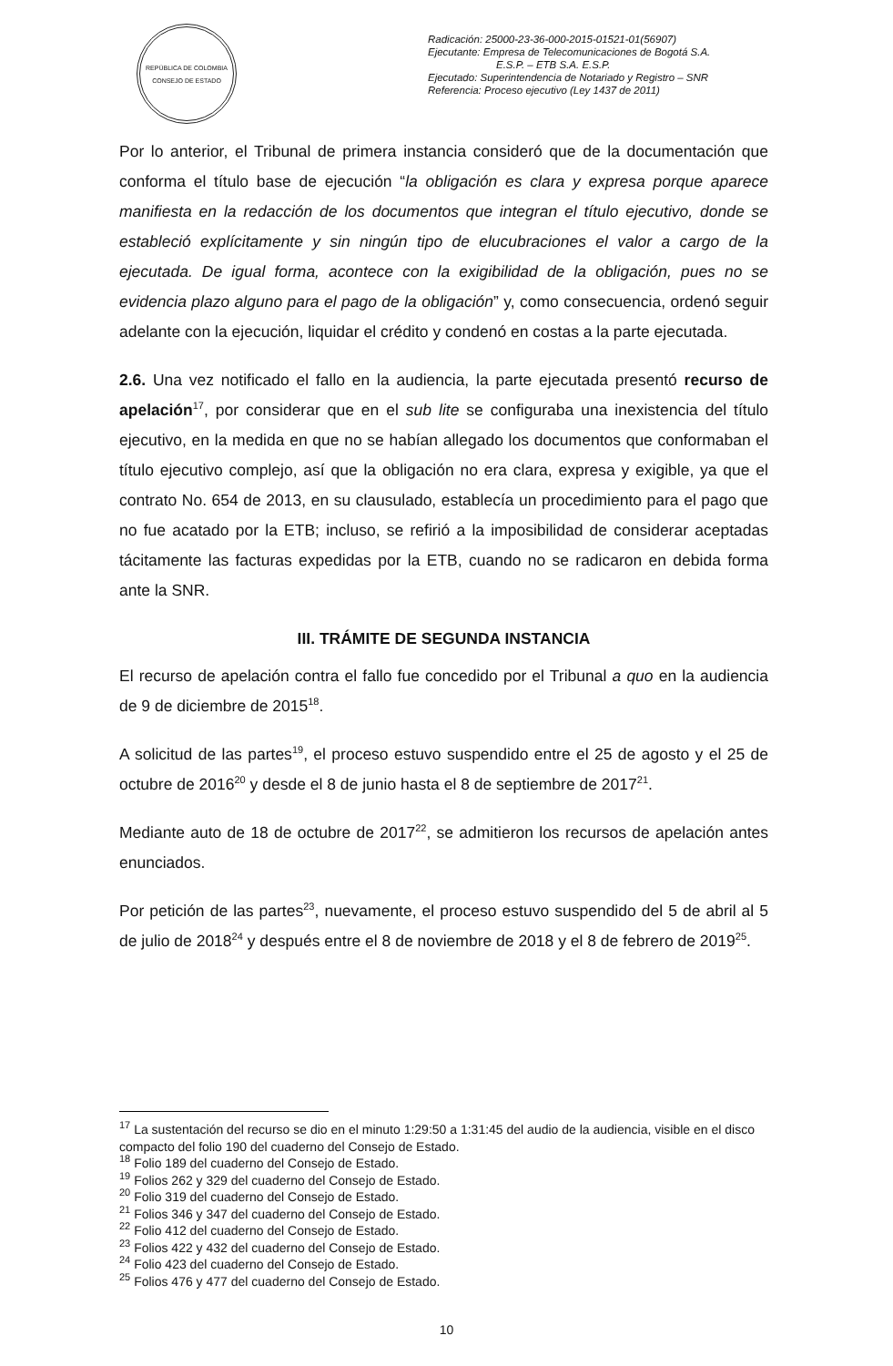REPÚBLICA DE COLOMBIA
CONSEJO DE ESTADO
Radicación: 25000-23-36-000-2015-01521-01(56907)
Ejecutante: Empresa de Telecomunicaciones de Bogotá S.A. E.S.P. – ETB S.A. E.S.P.
Ejecutado: Superintendencia de Notariado y Registro – SNR
Referencia: Proceso ejecutivo (Ley 1437 de 2011)
Por lo anterior, el Tribunal de primera instancia consideró que de la documentación que conforma el título base de ejecución “la obligación es clara y expresa porque aparece manifiesta en la redacción de los documentos que integran el título ejecutivo, donde se estableció explícitamente y sin ningún tipo de elucubraciones el valor a cargo de la ejecutada. De igual forma, acontece con la exigibilidad de la obligación, pues no se evidencia plazo alguno para el pago de la obligación” y, como consecuencia, ordenó seguir adelante con la ejecución, liquidar el crédito y condenó en costas a la parte ejecutada.
2.6. Una vez notificado el fallo en la audiencia, la parte ejecutada presentó recurso de apelación<sup>17</sup>, por considerar que en el sub lite se configuraba una inexistencia del título ejecutivo, en la medida en que no se habían allegado los documentos que conformaban el título ejecutivo complejo, así que la obligación no era clara, expresa y exigible, ya que el contrato No. 654 de 2013, en su clausulado, establecía un procedimiento para el pago que no fue acatado por la ETB; incluso, se refirió a la imposibilidad de considerar aceptadas tácitamente las facturas expedidas por la ETB, cuando no se radicaron en debida forma ante la SNR.
III. TRÁMITE DE SEGUNDA INSTANCIA
El recurso de apelación contra el fallo fue concedido por el Tribunal a quo en la audiencia de 9 de diciembre de 2015<sup>18</sup>.
A solicitud de las partes<sup>19</sup>, el proceso estuvo suspendido entre el 25 de agosto y el 25 de octubre de 2016<sup>20</sup> y desde el 8 de junio hasta el 8 de septiembre de 2017<sup>21</sup>.
Mediante auto de 18 de octubre de 2017<sup>22</sup>, se admitieron los recursos de apelación antes enunciados.
Por petición de las partes<sup>23</sup>, nuevamente, el proceso estuvo suspendido del 5 de abril al 5 de julio de 2018<sup>24</sup> y después entre el 8 de noviembre de 2018 y el 8 de febrero de 2019<sup>25</sup>.
<sup>17</sup> La sustentación del recurso se dio en el minuto 1:29:50 a 1:31:45 del audio de la audiencia, visible en el disco compacto del folio 190 del cuaderno del Consejo de Estado.
<sup>18</sup> Folio 189 del cuaderno del Consejo de Estado.
<sup>19</sup> Folios 262 y 329 del cuaderno del Consejo de Estado.
<sup>20</sup> Folio 319 del cuaderno del Consejo de Estado.
<sup>21</sup> Folios 346 y 347 del cuaderno del Consejo de Estado.
<sup>22</sup> Folio 412 del cuaderno del Consejo de Estado.
<sup>23</sup> Folios 422 y 432 del cuaderno del Consejo de Estado.
<sup>24</sup> Folio 423 del cuaderno del Consejo de Estado.
<sup>25</sup> Folios 476 y 477 del cuaderno del Consejo de Estado.
10